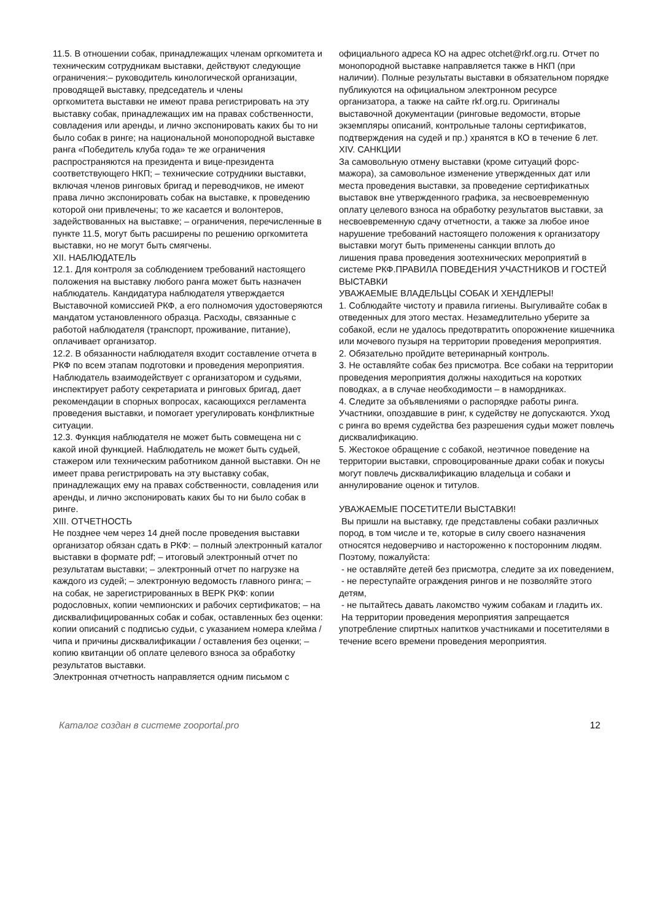11.5. В отношении собак, принадлежащих членам оргкомитета и техническим сотрудникам выставки, действуют следующие ограничения:– руководитель кинологической организации, проводящей выставку, председатель и члены
оргкомитета выставки не имеют права регистрировать на эту выставку собак, принадлежащих им на правах собственности, совладения или аренды, и лично экспонировать каких бы то ни было собак в ринге; на национальной монопородной выставке ранга «Победитель клуба года» те же ограничения распространяются на президента и вице-президента соответствующего НКП; – технические сотрудники выставки, включая членов ринговых бригад и переводчиков, не имеют
права лично экспонировать собак на выставке, к проведению которой они привлечены; то же касается и волонтеров, задействованных на выставке; – ограничения, перечисленные в пункте 11.5, могут быть расширены по решению оргкомитета
выставки, но не могут быть смягчены.
XII. НАБЛЮДАТЕЛЬ
12.1. Для контроля за соблюдением требований настоящего положения на выставку любого ранга может быть назначен наблюдатель. Кандидатура наблюдателя утверждается Выставочной комиссией РКФ, а его полномочия удостоверяются мандатом установленного образца. Расходы, связанные с работой наблюдателя (транспорт, проживание, питание), оплачивает организатор.
12.2. В обязанности наблюдателя входит составление отчета в РКФ по всем этапам подготовки и проведения мероприятия. Наблюдатель взаимодействует с организатором и судьями, инспектирует работу секретариата и ринговых бригад, дает рекомендации в спорных вопросах, касающихся регламента проведения выставки, и помогает урегулировать конфликтные ситуации.
12.3. Функция наблюдателя не может быть совмещена ни с какой иной функцией. Наблюдатель не может быть судьей, стажером или техническим работником данной выставки. Он не имеет права регистрировать на эту выставку собак, принадлежащих ему на правах собственности, совладения или аренды, и лично экспонировать каких бы то ни было собак в ринге.
XIII. ОТЧЕТНОСТЬ
Не позднее чем через 14 дней после проведения выставки организатор обязан сдать в РКФ: – полный электронный каталог выставки в формате pdf; – итоговый электронный отчет по результатам выставки; – электронный отчет по нагрузке на каждого из судей; – электронную ведомость главного ринга; – на собак, не зарегистрированных в ВЕРК РКФ: копии родословных, копии чемпионских и рабочих сертификатов; – на дисквалифицированных собак и собак, оставленных без оценки: копии описаний с подписью судьи, с указанием номера клейма / чипа и причины дисквалификации / оставления без оценки; – копию квитанции об оплате целевого взноса за обработку результатов выставки.
Электронная отчетность направляется одним письмом с
официального адреса КО на адрес otchet@rkf.org.ru. Отчет по монопородной выставке направляется также в НКП (при наличии). Полные результаты выставки в обязательном порядке публикуются на официальном электронном ресурсе организатора, а также на сайте rkf.org.ru. Оригиналы выставочной документации (ринговые ведомости, вторые экземпляры описаний, контрольные талоны сертификатов,
подтверждения на судей и пр.) хранятся в КО в течение 6 лет.
XIV. САНКЦИИ
За самовольную отмену выставки (кроме ситуаций форс-мажора), за самовольное изменение утвержденных дат или места проведения выставки, за проведение сертификатных выставок вне утвержденного графика, за несвоевременную оплату целевого взноса на обработку результатов выставки, за несвоевременную сдачу отчетности, а также за любое иное нарушение требований настоящего положения к организатору выставки могут быть применены санкции вплоть до
лишения права проведения зоотехнических мероприятий в системе РКФ.ПРАВИЛА ПОВЕДЕНИЯ УЧАСТНИКОВ И ГОСТЕЙ ВЫСТАВКИ
УВАЖАЕМЫЕ ВЛАДЕЛЬЦЫ СОБАК И ХЕНДЛЕРЫ!
1. Соблюдайте чистоту и правила гигиены. Выгуливайте собак в отведенных для этого местах. Незамедлительно уберите за собакой, если не удалось предотвратить опорожнение кишечника или мочевого пузыря на территории проведения мероприятия.
2. Обязательно пройдите ветеринарный контроль.
3. Не оставляйте собак без присмотра. Все собаки на территории проведения мероприятия должны находиться на коротких поводках, а в случае необходимости – в намордниках.
4. Следите за объявлениями о распорядке работы ринга. Участники, опоздавшие в ринг, к судейству не допускаются. Уход с ринга во время судейства без разрешения судьи может повлечь дисквалификацию.
5. Жестокое обращение с собакой, неэтичное поведение на территории выставки, спровоцированные драки собак и покусы могут повлечь дисквалификацию владельца и собаки и аннулирование оценок и титулов.
УВАЖАЕМЫЕ ПОСЕТИТЕЛИ ВЫСТАВКИ!
Вы пришли на выставку, где представлены собаки различных пород, в том числе и те, которые в силу своего назначения относятся недоверчиво и настороженно к посторонним людям. Поэтому, пожалуйста:
- не оставляйте детей без присмотра, следите за их поведением,
- не переступайте ограждения рингов и не позволяйте этого детям,
- не пытайтесь давать лакомство чужим собакам и гладить их.
На территории проведения мероприятия запрещается употребление спиртных напитков участниками и посетителями в течение всего времени проведения мероприятия.
Каталог создан в системе zooportal.pro 12